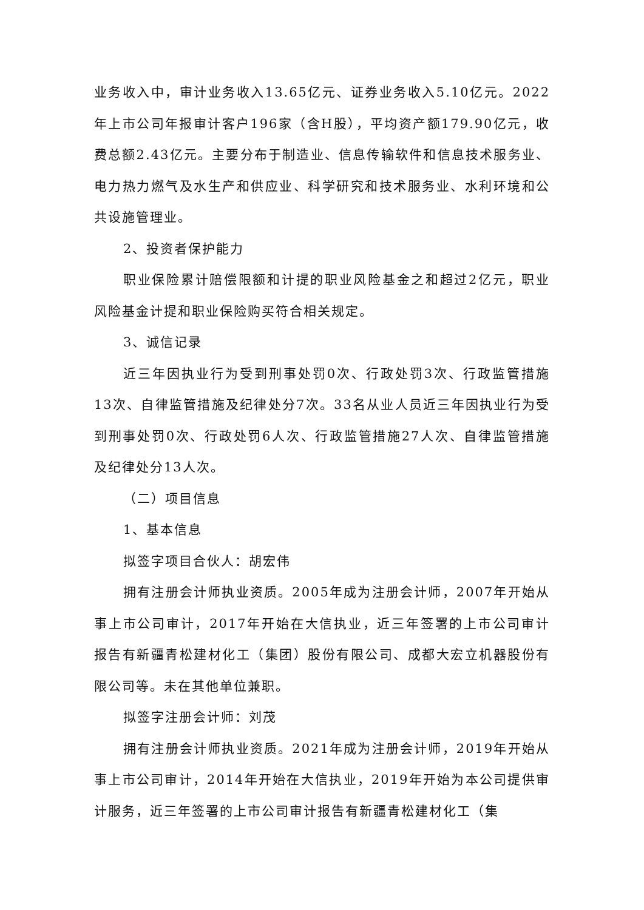业务收入中，审计业务收入13.65亿元、证券业务收入5.10亿元。2022年上市公司年报审计客户196家（含H股），平均资产额179.90亿元，收费总额2.43亿元。主要分布于制造业、信息传输软件和信息技术服务业、电力热力燃气及水生产和供应业、科学研究和技术服务业、水利环境和公共设施管理业。
2、投资者保护能力
职业保险累计赔偿限额和计提的职业风险基金之和超过2亿元，职业风险基金计提和职业保险购买符合相关规定。
3、诚信记录
近三年因执业行为受到刑事处罚0次、行政处罚3次、行政监管措施13次、自律监管措施及纪律处分7次。33名从业人员近三年因执业行为受到刑事处罚0次、行政处罚6人次、行政监管措施27人次、自律监管措施及纪律处分13人次。
（二）项目信息
1、基本信息
拟签字项目合伙人：胡宏伟
拥有注册会计师执业资质。2005年成为注册会计师，2007年开始从事上市公司审计，2017年开始在大信执业，近三年签署的上市公司审计报告有新疆青松建材化工（集团）股份有限公司、成都大宏立机器股份有限公司等。未在其他单位兼职。
拟签字注册会计师：刘茂
拥有注册会计师执业资质。2021年成为注册会计师，2019年开始从事上市公司审计，2014年开始在大信执业，2019年开始为本公司提供审计服务，近三年签署的上市公司审计报告有新疆青松建材化工（集